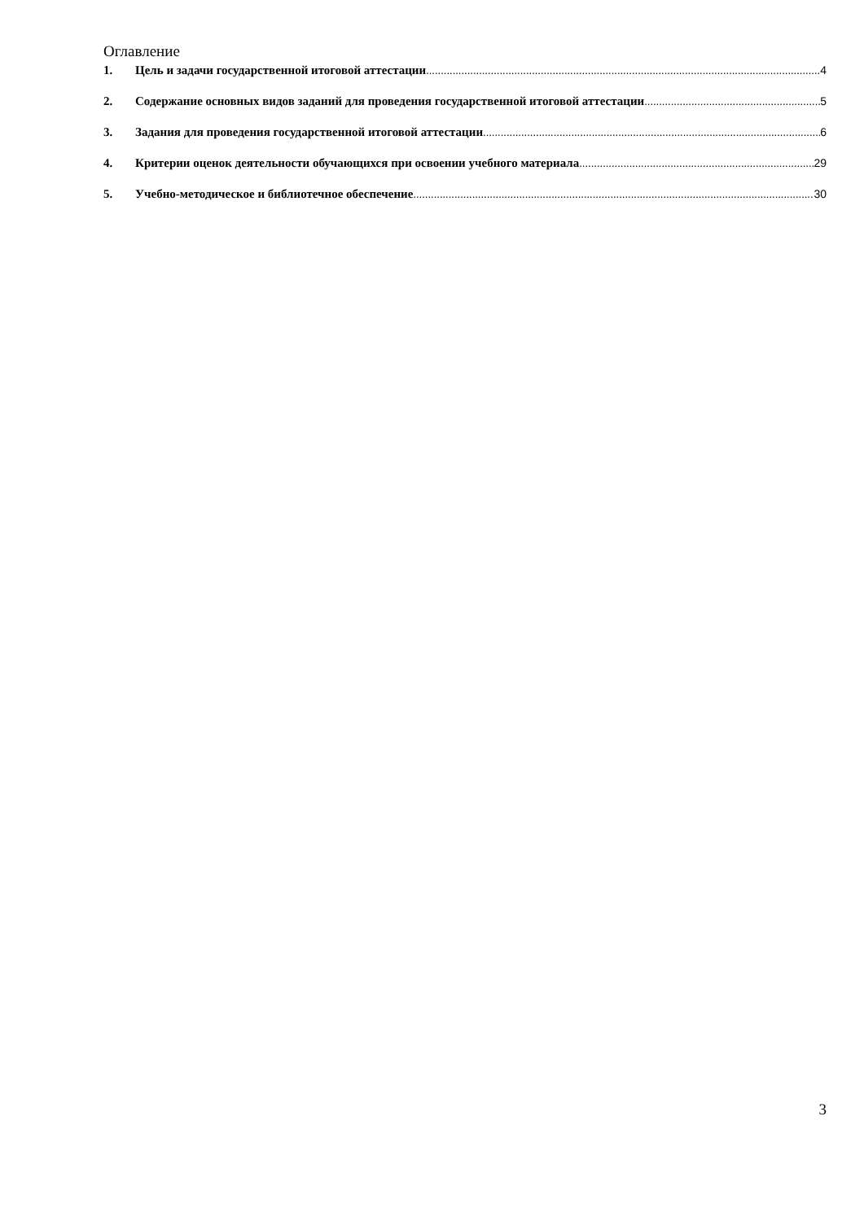Оглавление
1. Цель и задачи государственной итоговой аттестации 4
2. Содержание основных видов заданий для проведения государственной итоговой аттестации 5
3. Задания для проведения государственной итоговой аттестации 6
4. Критерии оценок деятельности обучающихся при освоении учебного материала 29
5. Учебно-методическое и библиотечное обеспечение 30
3